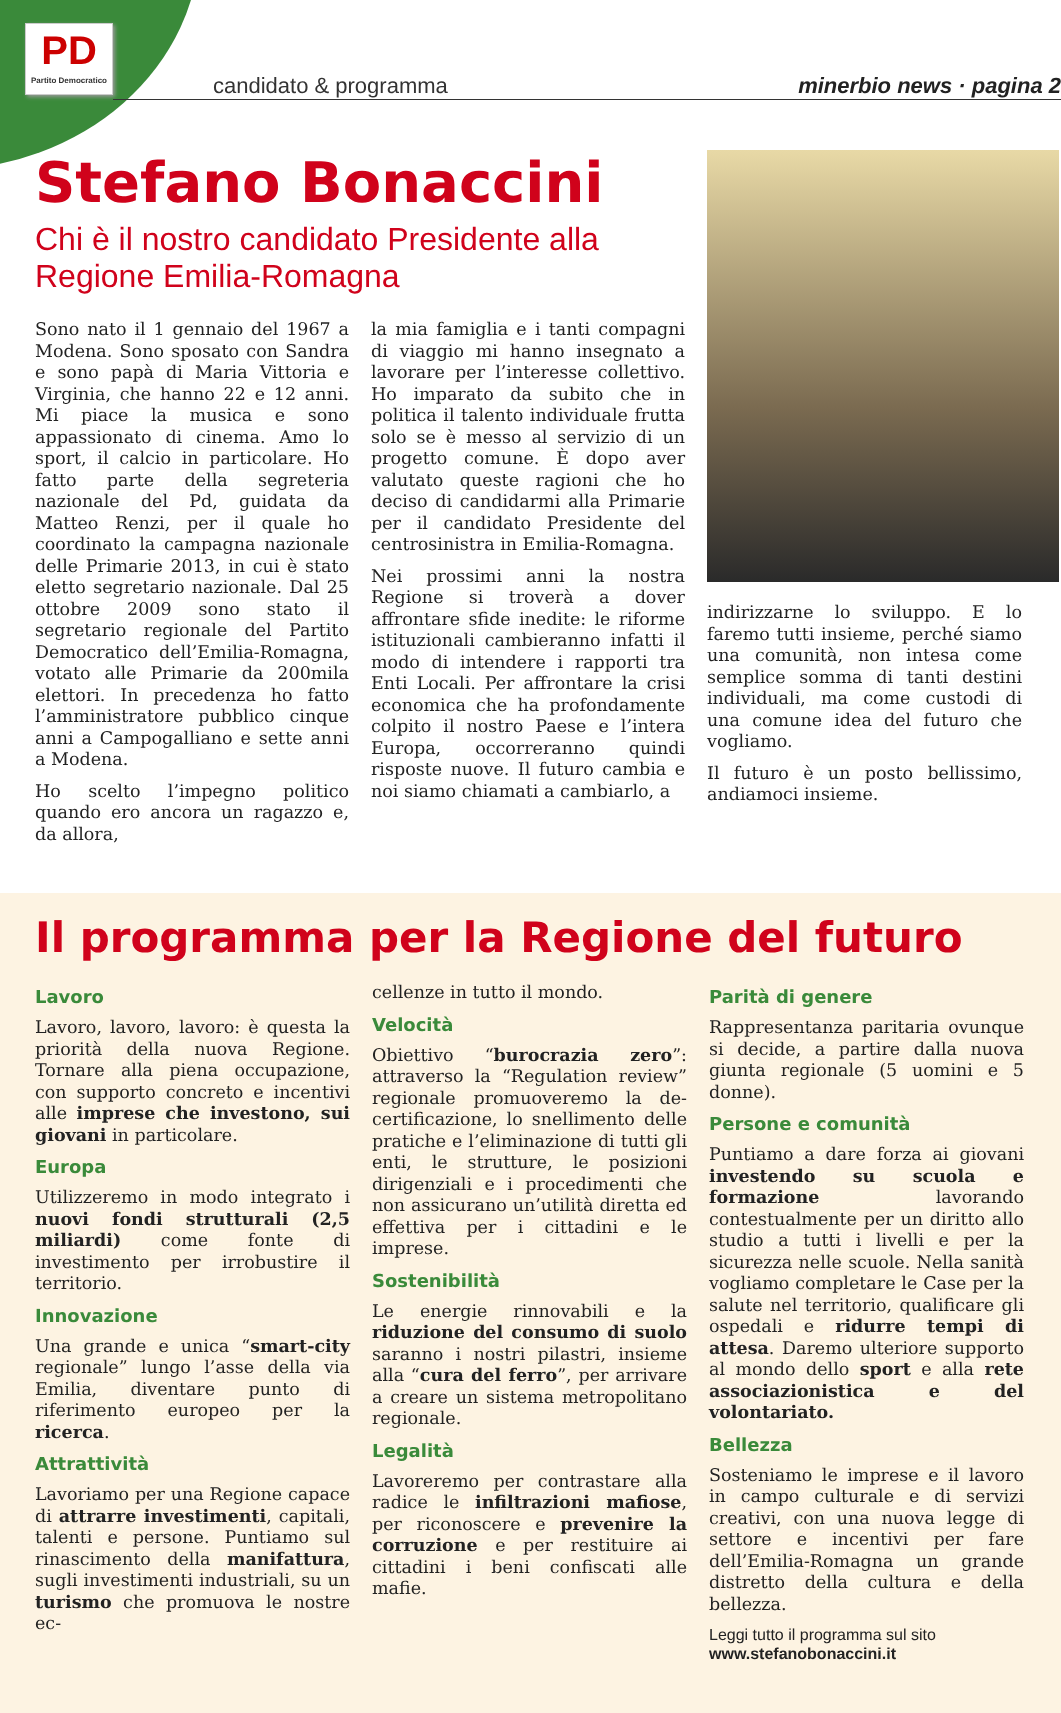PD
Partito Democratico
candidato & programma minerbio news · pagina 2
Stefano Bonaccini
Chi è il nostro candidato Presidente alla Regione Emilia-Romagna
Sono nato il 1 gennaio del 1967 a Modena. Sono sposato con Sandra e sono papà di Maria Vittoria e Virginia, che hanno 22 e 12 anni. Mi piace la musica e sono appassionato di cinema. Amo lo sport, il calcio in particolare. Ho fatto parte della segreteria nazionale del Pd, guidata da Matteo Renzi, per il quale ho coordinato la campagna nazionale delle Primarie 2013, in cui è stato eletto segretario nazionale. Dal 25 ottobre 2009 sono stato il segretario regionale del Partito Democratico dell’Emilia-Romagna, votato alle Primarie da 200mila elettori. In precedenza ho fatto l’amministratore pubblico cinque anni a Campogalliano e sette anni a Modena.
Ho scelto l’impegno politico quando ero ancora un ragazzo e, da allora,
la mia famiglia e i tanti compagni di viaggio mi hanno insegnato a lavorare per l’interesse collettivo. Ho imparato da subito che in politica il talento individuale frutta solo se è messo al servizio di un progetto comune. È dopo aver valutato queste ragioni che ho deciso di candidarmi alla Primarie per il candidato Presidente del centrosinistra in Emilia-Romagna.
Nei prossimi anni la nostra Regione si troverà a dover affrontare sfide inedite: le riforme istituzionali cambieranno infatti il modo di intendere i rapporti tra Enti Locali. Per affrontare la crisi economica che ha profondamente colpito il nostro Paese e l’intera Europa, occorreranno quindi risposte nuove. Il futuro cambia e noi siamo chiamati a cambiarlo, a
indirizzarne lo sviluppo. E lo faremo tutti insieme, perché siamo una comunità, non intesa come semplice somma di tanti destini individuali, ma come custodi di una comune idea del futuro che vogliamo.
Il futuro è un posto bellissimo, andiamoci insieme.
Il programma per la Regione del futuro
Lavoro
Lavoro, lavoro, lavoro: è questa la priorità della nuova Regione. Tornare alla piena occupazione, con supporto concreto e incentivi alle imprese che investono, sui giovani in particolare.
Europa
Utilizzeremo in modo integrato i nuovi fondi strutturali (2,5 miliardi) come fonte di investimento per irrobustire il territorio.
Innovazione
Una grande e unica “smart-city regionale” lungo l’asse della via Emilia, diventare punto di riferimento europeo per la ricerca.
Attrattività
Lavoriamo per una Regione capace di attrarre investimenti, capitali, talenti e persone. Puntiamo sul rinascimento della manifattura, sugli investimenti industriali, su un turismo che promuova le nostre ec-
cellenze in tutto il mondo.
Velocità
Obiettivo “burocrazia zero”: attraverso la “Regulation review” regionale promuoveremo la de-certificazione, lo snellimento delle pratiche e l’eliminazione di tutti gli enti, le strutture, le posizioni dirigenziali e i procedimenti che non assicurano un’utilità diretta ed effettiva per i cittadini e le imprese.
Sostenibilità
Le energie rinnovabili e la riduzione del consumo di suolo saranno i nostri pilastri, insieme alla “cura del ferro”, per arrivare a creare un sistema metropolitano regionale.
Legalità
Lavoreremo per contrastare alla radice le infiltrazioni mafiose, per riconoscere e prevenire la corruzione e per restituire ai cittadini i beni confiscati alle mafie.
Parità di genere
Rappresentanza paritaria ovunque si decide, a partire dalla nuova giunta regionale (5 uomini e 5 donne).
Persone e comunità
Puntiamo a dare forza ai giovani investendo su scuola e formazione lavorando contestualmente per un diritto allo studio a tutti i livelli e per la sicurezza nelle scuole. Nella sanità vogliamo completare le Case per la salute nel territorio, qualificare gli ospedali e ridurre tempi di attesa. Daremo ulteriore supporto al mondo dello sport e alla rete associazionistica e del volontariato.
Bellezza
Sosteniamo le imprese e il lavoro in campo culturale e di servizi creativi, con una nuova legge di settore e incentivi per fare dell’Emilia-Romagna un grande distretto della cultura e della bellezza.
Leggi tutto il programma sul sito
www.stefanobonaccini.it